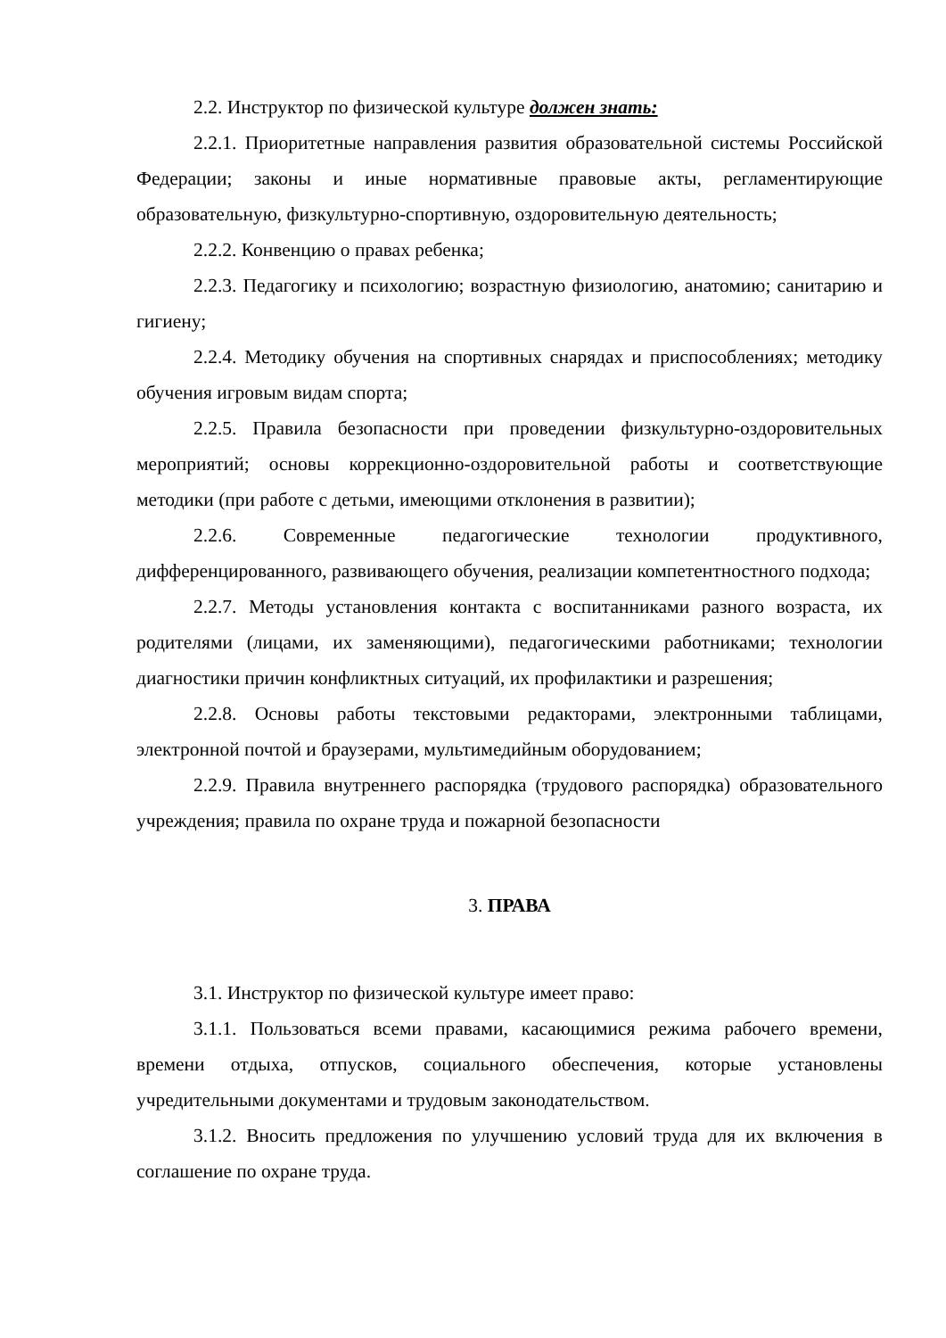2.2. Инструктор по физической культуре должен знать:
2.2.1. Приоритетные направления развития образовательной системы Российской Федерации; законы и иные нормативные правовые акты, регламентирующие образовательную, физкультурно-спортивную, оздоровительную деятельность;
2.2.2. Конвенцию о правах ребенка;
2.2.3. Педагогику и психологию; возрастную физиологию, анатомию; санитарию и гигиену;
2.2.4. Методику обучения на спортивных снарядах и приспособлениях; методику обучения игровым видам спорта;
2.2.5. Правила безопасности при проведении физкультурно-оздоровительных мероприятий; основы коррекционно-оздоровительной работы и соответствующие методики (при работе с детьми, имеющими отклонения в развитии);
2.2.6. Современные педагогические технологии продуктивного, дифференцированного, развивающего обучения, реализации компетентностного подхода;
2.2.7. Методы установления контакта с воспитанниками разного возраста, их родителями (лицами, их заменяющими), педагогическими работниками; технологии диагностики причин конфликтных ситуаций, их профилактики и разрешения;
2.2.8. Основы работы текстовыми редакторами, электронными таблицами, электронной почтой и браузерами, мультимедийным оборудованием;
2.2.9. Правила внутреннего распорядка (трудового распорядка) образовательного учреждения; правила по охране труда и пожарной безопасности
3. ПРАВА
3.1. Инструктор по физической культуре имеет право:
3.1.1. Пользоваться всеми правами, касающимися режима рабочего времени, времени отдыха, отпусков, социального обеспечения, которые установлены учредительными документами и трудовым законодательством.
3.1.2. Вносить предложения по улучшению условий труда для их включения в соглашение по охране труда.